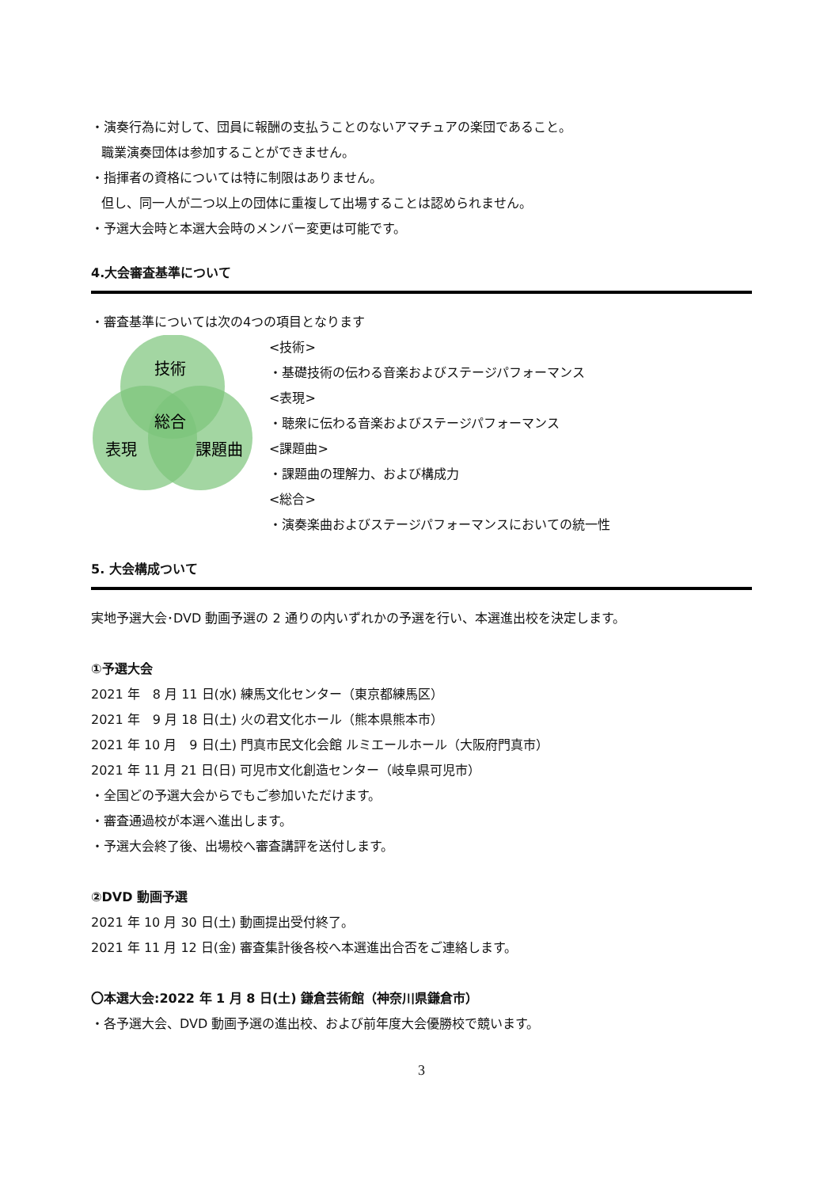・演奏行為に対して、団員に報酬の支払うことのないアマチュアの楽団であること。
職業演奏団体は参加することができません。
・指揮者の資格については特に制限はありません。
但し、同一人が二つ以上の団体に重複して出場することは認められません。
・予選大会時と本選大会時のメンバー変更は可能です。
4.大会審査基準について
・審査基準については次の4つの項目となります
技術
総合
表現
課題曲
<技術>
・基礎技術の伝わる音楽およびステージパフォーマンス
<表現>
・聴衆に伝わる音楽およびステージパフォーマンス
<課題曲>
・課題曲の理解力、および構成力
<総合>
・演奏楽曲およびステージパフォーマンスにおいての統一性
5. 大会構成ついて
実地予選大会･DVD 動画予選の 2 通りの内いずれかの予選を行い、本選進出校を決定します。
①予選大会
2021 年　8 月 11 日(水) 練馬文化センター（東京都練馬区）
2021 年　9 月 18 日(土) 火の君文化ホール（熊本県熊本市）
2021 年 10 月　9 日(土) 門真市民文化会館 ルミエールホール（大阪府門真市）
2021 年 11 月 21 日(日) 可児市文化創造センター（岐阜県可児市）
・全国どの予選大会からでもご参加いただけます。
・審査通過校が本選へ進出します。
・予選大会終了後、出場校へ審査講評を送付します。
②DVD 動画予選
2021 年 10 月 30 日(土) 動画提出受付終了。
2021 年 11 月 12 日(金) 審査集計後各校へ本選進出合否をご連絡します。
〇本選大会:2022 年 1 月 8 日(土) 鎌倉芸術館（神奈川県鎌倉市）
・各予選大会、DVD 動画予選の進出校、および前年度大会優勝校で競います。
3